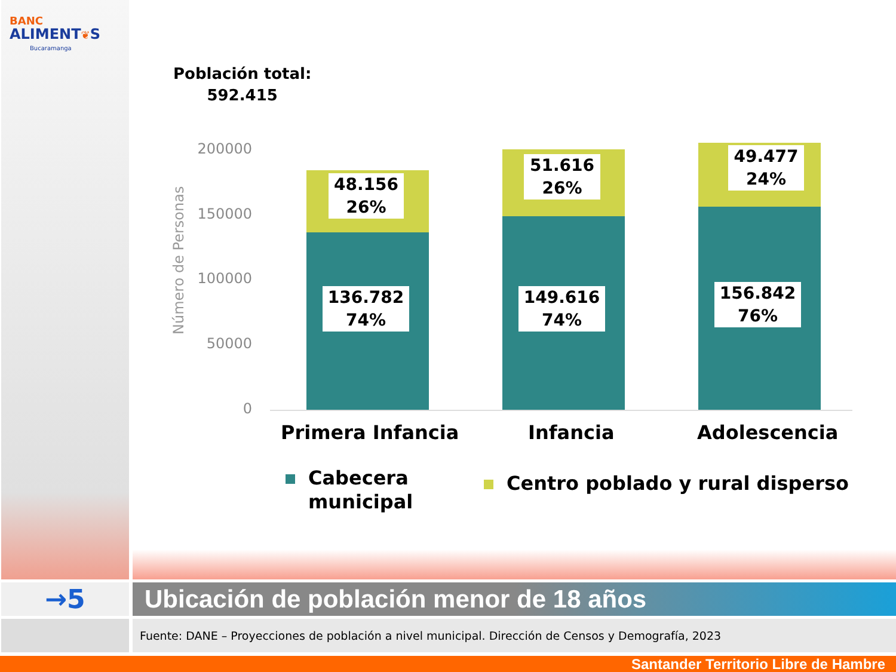BANC
ALIMENT❦S
Bucaramanga
Población total:
592.415
Número de Personas
200000
150000
100000
50000
0
48.156
26%
136.782
74%
51.616
26%
149.616
74%
49.477
24%
156.842
76%
Primera Infancia Infancia Adolescencia
Cabecera
municipal
Centro poblado y rural disperso
→5 Ubicación de población menor de 18 años
Fuente: DANE – Proyecciones de población a nivel municipal. Dirección de Censos y Demografía, 2023
Santander Territorio Libre de Hambre